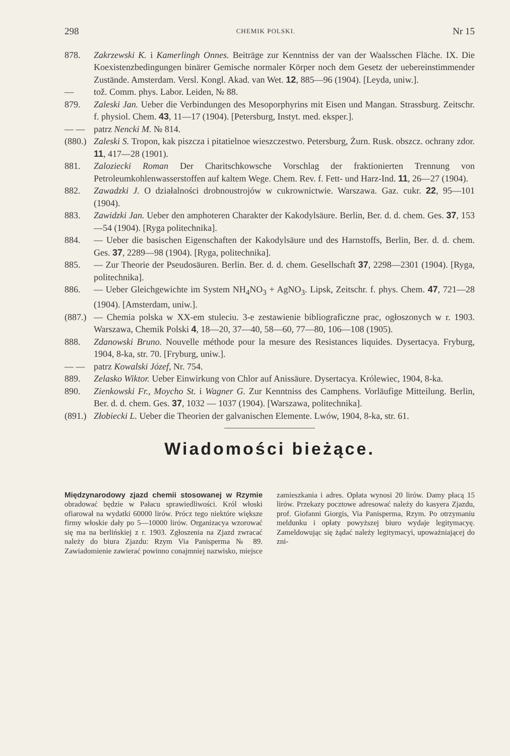298 CHEMIK POLSKI. Nr 15
878. Zakrzewski K. i Kamerlingh Onnes. Beiträge zur Kenntniss der van der Waalsschen Fläche. IX. Die Koexistenzbedingungen binärer Gemische normaler Körper noch dem Gesetz der uebereinstimmender Zustände. Amsterdam. Versl. Kongl. Akad. van Wet. 12, 885—96 (1904). [Leyda, uniw.].
— tož. Comm. phys. Labor. Leiden, № 88.
879. Zaleski Jan. Ueber die Verbindungen des Mesoporphyrins mit Eisen und Mangan. Strassburg. Zeitschr. f. physiol. Chem. 43, 11—17 (1904). [Petersburg, Instyt. med. eksper.].
— — patrz Nencki M. № 814.
(880.) Zaleski S. Tropon, kak piszcza i pitatielnoe wieszczestwo. Petersburg, Żurn. Rusk. obszcz. ochrany zdor. 11, 417—28 (1901).
881. Zaloziecki Roman Der Charitschkowsche Vorschlag der fraktionierten Trennung von Petroleumkohlenwasserstoffen auf kaltem Wege. Chem. Rev. f. Fett- und Harz-Ind. 11, 26—27 (1904).
882. Zawadzki J. O działalności drobnoustrojów w cukrownictwie. Warszawa. Gaz. cukr. 22, 95—101 (1904).
883. Zawidzki Jan. Ueber den amphoteren Charakter der Kakodylsäure. Berlin, Ber. d. d. chem. Ges. 37, 153—54 (1904). [Ryga politechnika].
884. — Ueber die basischen Eigenschaften der Kakodylsäure und des Harnstoffs, Berlin, Ber. d. d. chem. Ges. 37, 2289—98 (1904). [Ryga, politechnika].
885. — Zur Theorie der Pseudosäuren. Berlin. Ber. d. d. chem. Gesellschaft 37, 2298—2301 (1904). [Ryga, politechnika].
886. — Ueber Gleichgewichte im System NH<sub>4</sub>NO<sub>3</sub> + AgNO<sub>3</sub>. Lipsk, Zeitschr. f. phys. Chem. 47, 721—28 (1904). [Amsterdam, uniw.].
(887.) — Chemia polska w XX-em stuleciu. 3-e zestawienie bibliograficzne prac, ogłoszonych w r. 1903. Warszawa, Chemik Polski 4, 18—20, 37—40, 58—60, 77—80, 106—108 (1905).
888. Zdanowski Bruno. Nouvelle méthode pour la mesure des Resistances liquides. Dysertacya. Fryburg, 1904, 8-ka, str. 70. [Fryburg, uniw.].
— — patrz Kowalski Józef, Nr. 754.
889. Zelasko Wiktor. Ueber Einwirkung von Chlor auf Anissäure. Dysertacya. Królewiec, 1904, 8-ka.
890. Zienkowski Fr., Moycho St. i Wagner G. Zur Kenntniss des Camphens. Vorläufige Mitteilung. Berlin, Ber. d. d. chem. Ges. 37, 1032 — 1037 (1904). [Warszawa, politechnika].
(891.) Złobiecki L. Ueber die Theorien der galvanischen Elemente. Lwów, 1904, 8-ka, str. 61.
Wiadomości bieżące.
Międzynarodowy zjazd chemii stosowanej w Rzymie obradować będzie w Pałacu sprawiedliwości. Król włoski ofiarował na wydatki 60000 lirów. Prócz tego niektóre większe firmy włoskie dały po 5—10000 lirów. Organizacya wzorować się ma na berlińskiej z r. 1903. Zgłoszenia na Zjazd zwracać należy do biura Zjazdu: Rzym Via Panisperma № 89. Zawiadomienie zawierać powinno conajmniej nazwisko, miejsce zamieszkania i adres. Opłata wynosi 20 lirów. Damy płacą 15 lirów. Przekazy pocztowe adresować należy do kasyera Zjazdu, prof. Giofanni Giorgis, Via Panisperma, Rzym. Po otrzymaniu meldunku i opłaty powyższej biuro wydaje legitymacyę. Zameldowując się żądać należy legitymacyi, upoważniającej do zni-